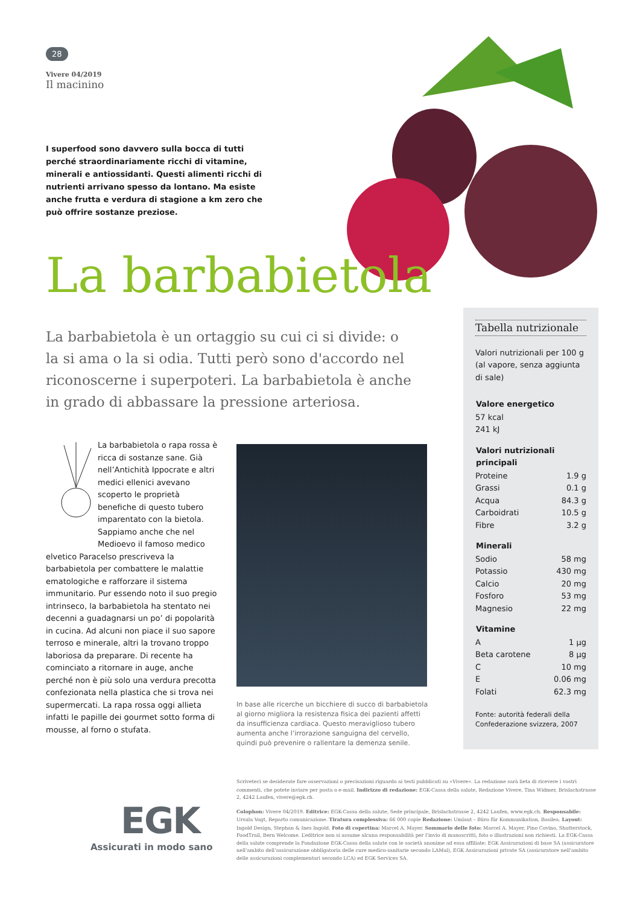28
Vivere 04/2019
Il macinino
I superfood sono davvero sulla bocca di tutti perché straordinariamente ricchi di vitamine, minerali e antiossidanti. Questi alimenti ricchi di nutrienti arrivano spesso da lontano. Ma esiste anche frutta e verdura di stagione a km zero che può offrire sostanze preziose.
La barbabietola
La barbabietola è un ortaggio su cui ci si divide: o la si ama o la si odia. Tutti però sono d'accordo nel riconoscerne i superpoteri. La barbabietola è anche in grado di abbassare la pressione arteriosa.
La barbabietola o rapa rossa è ricca di sostanze sane. Già nell’Antichità Ippocrate e altri medici ellenici avevano scoperto le proprietà benefiche di questo tubero imparentato con la bietola. Sappiamo anche che nel Medioevo il famoso medico elvetico Paracelso prescriveva la barbabietola per combattere le malattie ematologiche e rafforzare il sistema immunitario. Pur essendo noto il suo pregio intrinseco, la barbabietola ha stentato nei decenni a guadagnarsi un po’ di popolarità in cucina. Ad alcuni non piace il suo sapore terroso e minerale, altri la trovano troppo laboriosa da preparare. Di recente ha cominciato a ritornare in auge, anche perché non è più solo una verdura precotta confezionata nella plastica che si trova nei supermercati. La rapa rossa oggi allieta infatti le papille dei gourmet sotto forma di mousse, al forno o stufata.
In base alle ricerche un bicchiere di succo di barbabietola al giorno migliora la resistenza fisica dei pazienti affetti da insufficienza cardiaca. Questo meraviglioso tubero aumenta anche l’irrorazione sanguigna del cervello, quindi può prevenire o rallentare la demenza senile.
Tabella nutrizionale
Valori nutrizionali per 100 g (al vapore, senza aggiunta di sale)
| Valore energetico | |
| --- | --- |
| 57 kcal | |
| 241 kJ | |
| Valori nutrizionali principali | |
| Proteine | 1.9 g |
| Grassi | 0.1 g |
| Acqua | 84.3 g |
| Carboidrati | 10.5 g |
| Fibre | 3.2 g |
| Minerali | |
| Sodio | 58 mg |
| Potassio | 430 mg |
| Calcio | 20 mg |
| Fosforo | 53 mg |
| Magnesio | 22 mg |
| Vitamine | |
| A | 1 µg |
| Beta carotene | 8 µg |
| C | 10 mg |
| E | 0.06 mg |
| Folati | 62.3 mg |
Fonte: autorità federali della Confederazione svizzera, 2007
EGK
Assicurati in modo sano
Scriveteci se desiderate fare osservazioni o precisazioni riguardo ai testi pubblicati su «Vivere». La redazione sarà lieta di ricevere i vostri commenti, che potete inviare per posta o e-mail. Indirizzo di redazione: EGK-Cassa della salute, Redazione Vivere, Tina Widmer, Brislachstrasse 2, 4242 Laufen, vivere@egk.ch.
Colophon: Vivere 04/2019. Editrice: EGK-Cassa della salute, Sede principale, Brislachstrasse 2, 4242 Laufen, www.egk.ch. Responsabile: Ursula Vogt, Reparto comunicazione. Tiratura complessiva: 66 000 copie Redazione: Umlaut – Büro für Kommunikation, Basilea. Layout: Ingold Design, Stephan & Ines Ingold. Foto di copertina: Marcel A. Mayer. Sommario delle foto: Marcel A. Mayer, Pino Covino, Shutterstock, FoodTrail, Bern Welcome. L’editrice non si assume alcuna responsabilità per l’invio di manoscritti, foto o illustrazioni non richiesti. La EGK-Cassa della salute comprende la Fondazione EGK-Cassa della salute con le società anonime ad essa affiliate: EGK Assicurazioni di base SA (assicuratore nell’ambito dell’assicurazione obbligatoria delle cure medico-sanitarie secondo LAMal), EGK Assicurazioni private SA (assicuratore nell’ambito delle assicurazioni complementari secondo LCA) ed EGK Services SA.